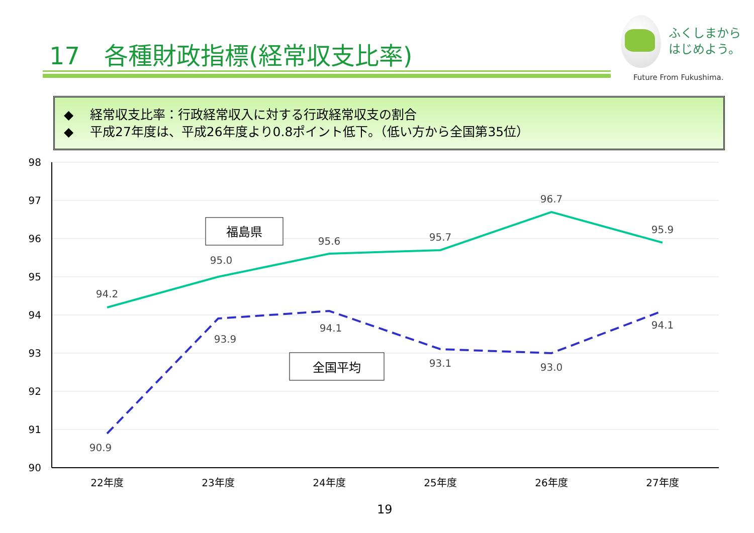17　各種財政指標(経常収支比率)
ふくしまから
はじめよう。
Future From Fukushima.
◆ 経常収支比率：行政経常収入に対する行政経常収支の割合
◆ 平成27年度は、平成26年度より0.8ポイント低下。（低い方から全国第35位）
98
97
96
95
94
93
92
91
90
22年度
23年度
24年度
25年度
26年度
27年度
94.2
95.0
95.6
95.7
96.7
95.9
90.9
93.9
94.1
93.1
93.0
94.1
福島県
全国平均
19